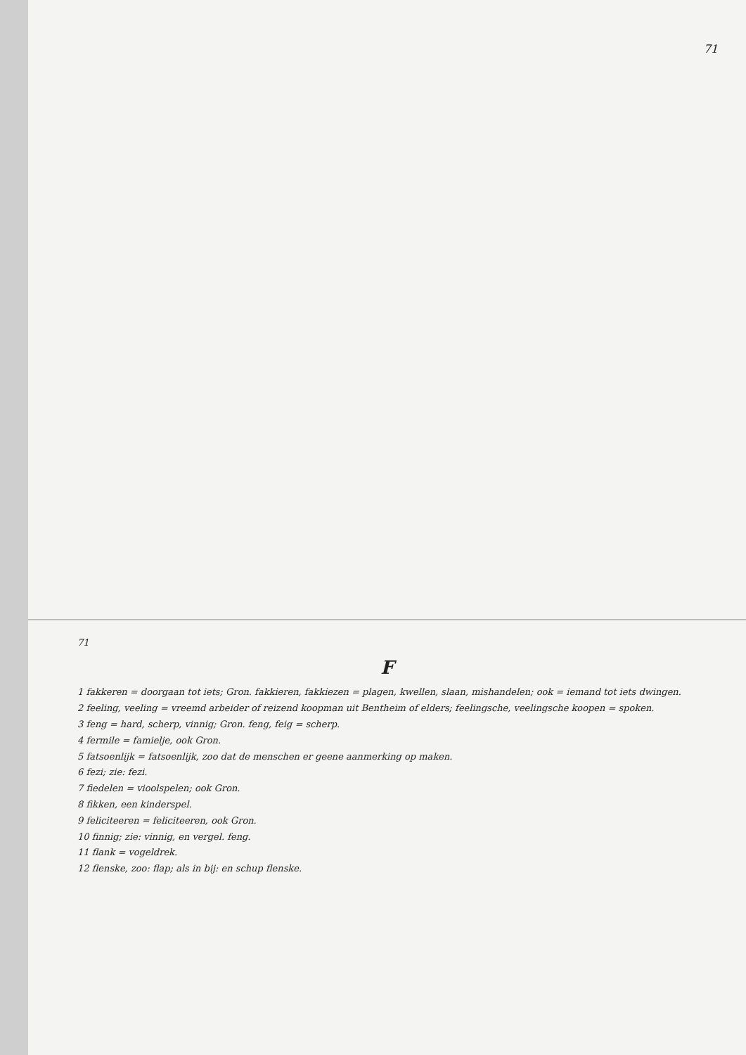71
71
F
1 fakkeren = doorgaan tot iets; Gron. fakkieren, fakkiezen = plagen, kwellen, slaan, mishandelen; ook = iemand tot iets dwingen.
2 feeling, veeling = vreemd arbeider of reizend koopman uit Bentheim of elders; feelingsche, veelingsche koopen = spoken.
3 feng = hard, scherp, vinnig; Gron. feng, feig = scherp.
4 fermile = famielje, ook Gron.
5 fatsoenlijk = fatsoenlijk, zoo dat de menschen er geene aanmerking op maken.
6 fezi; zie: fezi.
7 fiedelen = vioolspelen; ook Gron.
8 fikken, een kinderspel.
9 feliciteeren = feliciteeren, ook Gron.
10 finnig; zie: vinnig, en vergel. feng.
11 flank = vogeldrek.
12 flenske, zoo: flap; als in bij: en schup flenske.